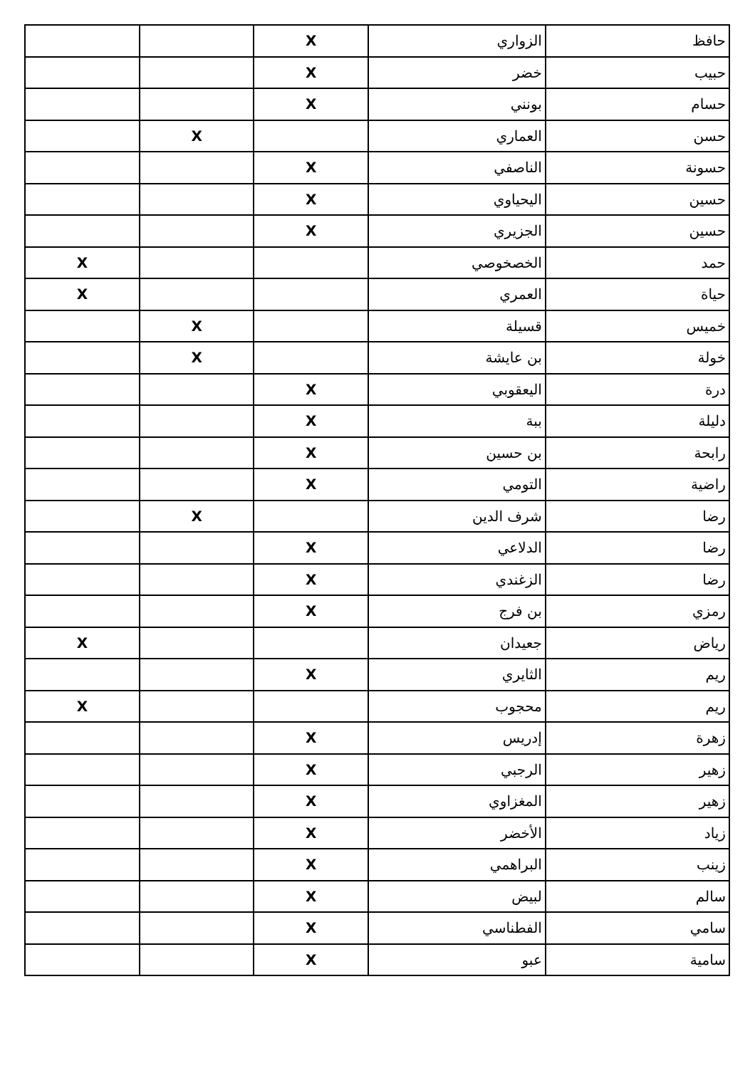| حافظ | الزواري | X | | |
| حبيب | خضر | X | | |
| حسام | بونني | X | | |
| حسن | العماري | | X | |
| حسونة | الناصفي | X | | |
| حسين | اليحياوي | X | | |
| حسين | الجزيري | X | | |
| حمد | الخصخوصي | | | X |
| حياة | العمري | | | X |
| خميس | قسيلة | | X | |
| خولة | بن عايشة | | X | |
| درة | اليعقوبي | X | | |
| دليلة | ببة | X | | |
| رابحة | بن حسين | X | | |
| راضية | التومي | X | | |
| رضا | شرف الدين | | X | |
| رضا | الدلاعي | X | | |
| رضا | الزغندي | X | | |
| رمزي | بن فرج | X | | |
| رياض | جعيدان | | | X |
| ريم | الثايري | X | | |
| ريم | محجوب | | | X |
| زهرة | إدريس | X | | |
| زهير | الرجبي | X | | |
| زهير | المغزاوي | X | | |
| زياد | الأخضر | X | | |
| زينب | البراهمي | X | | |
| سالم | لبيض | X | | |
| سامي | الفطناسي | X | | |
| سامية | عبو | X | | |